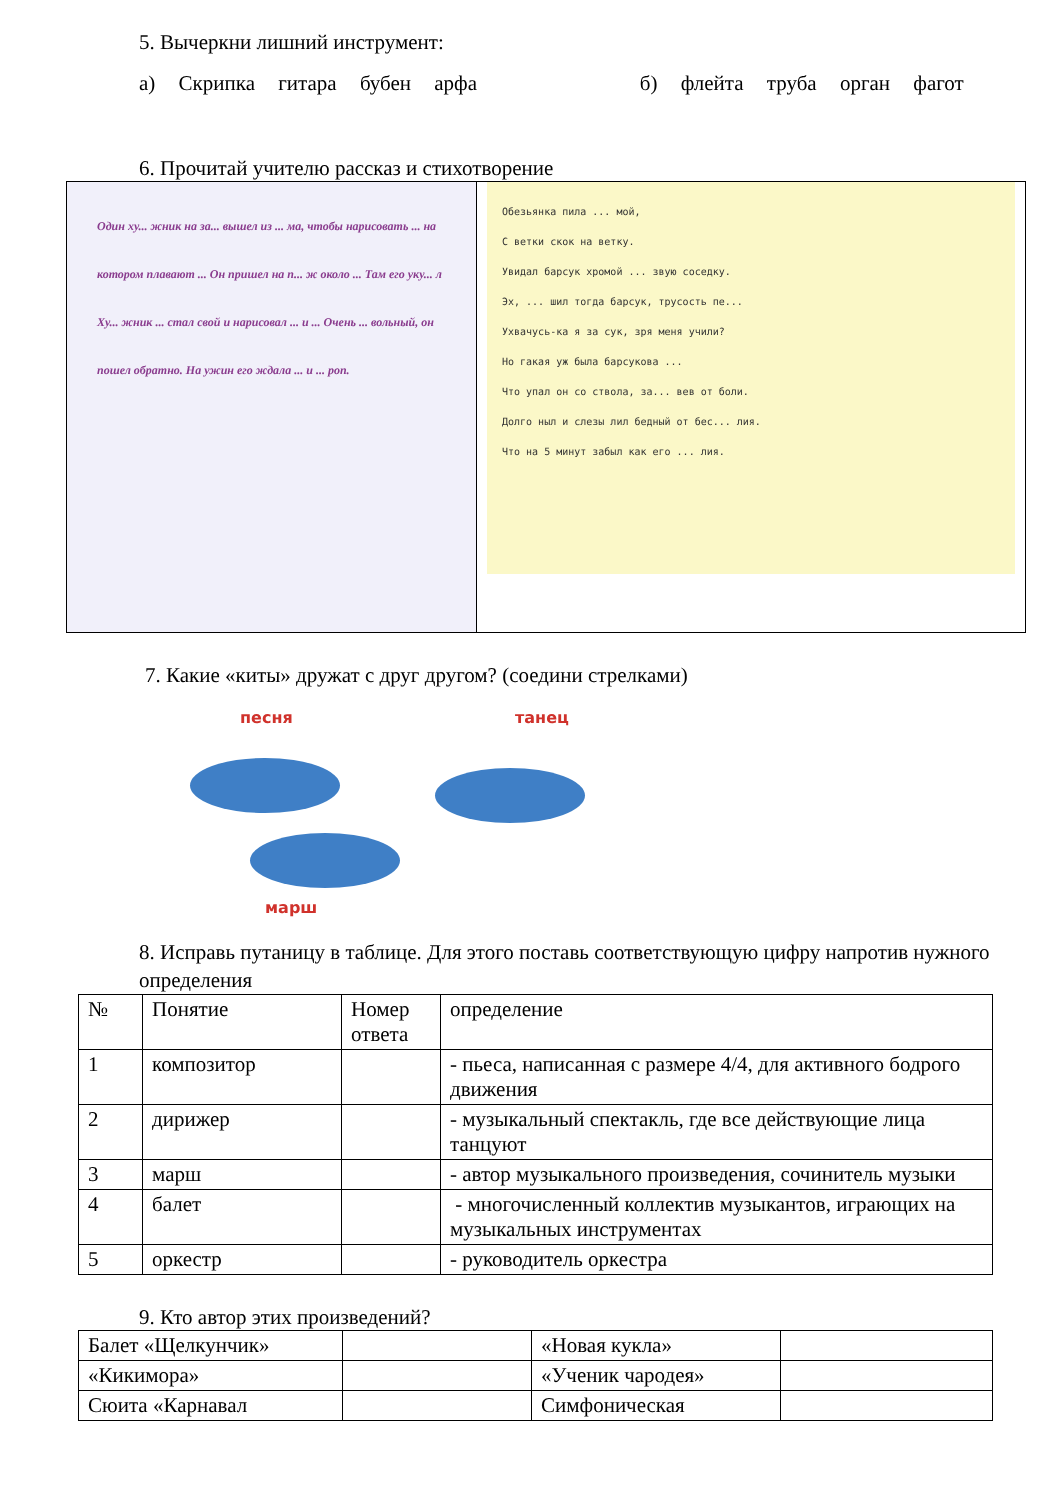5. Вычеркни лишний инструмент:
а) Скрипка гитара бубен арфа б) флейта труба орган фагот
6. Прочитай учителю рассказ и стихотворение
Один ху... жник на за... вышел из ... ма, чтобы нарисовать ... на котором плавают ... Он пришел на п... ж около ... Там его уку... л Ху... жник ... стал свой и нарисовал ... и ... Очень ... вольный, он пошел обратно. На ужин его ждала ... и ... роп.
Обезьянка пила ... мой,
С ветки скок на ветку.
Увидал барсук хромой ... звую соседку.
Эх, ... шил тогда барсук, трусость пе...
Ухвачусь-ка я за сук, зря меня учили?
Но гакая уж была барсукова ...
Что упал он со ствола, за... вев от боли.
Долго ныл и слезы лил бедный от бес... лия.
Что на 5 минут забыл как его ... лия.
7. Какие «киты» дружат с друг другом? (соедини стрелками)
песня танец
марш
8. Исправь путаницу в таблице. Для этого поставь соответствующую цифру напротив нужного определения
| № | Понятие | Номер ответа | определение |
| --- | --- | --- | --- |
| 1 | композитор | | - пьеса, написанная с размере 4/4, для активного бодрого движения |
| 2 | дирижер | | - музыкальный спектакль, где все действующие лица танцуют |
| 3 | марш | | - автор музыкального произведения, сочинитель музыки |
| 4 | балет | | - многочисленный коллектив музыкантов, играющих на музыкальных инструментах |
| 5 | оркестр | | - руководитель оркестра |
9. Кто автор этих произведений?
| Балет «Щелкунчик» | | «Новая кукла» | |
| «Кикимора» | | «Ученик чародея» | |
| Сюита «Карнавал | | Симфоническая | |